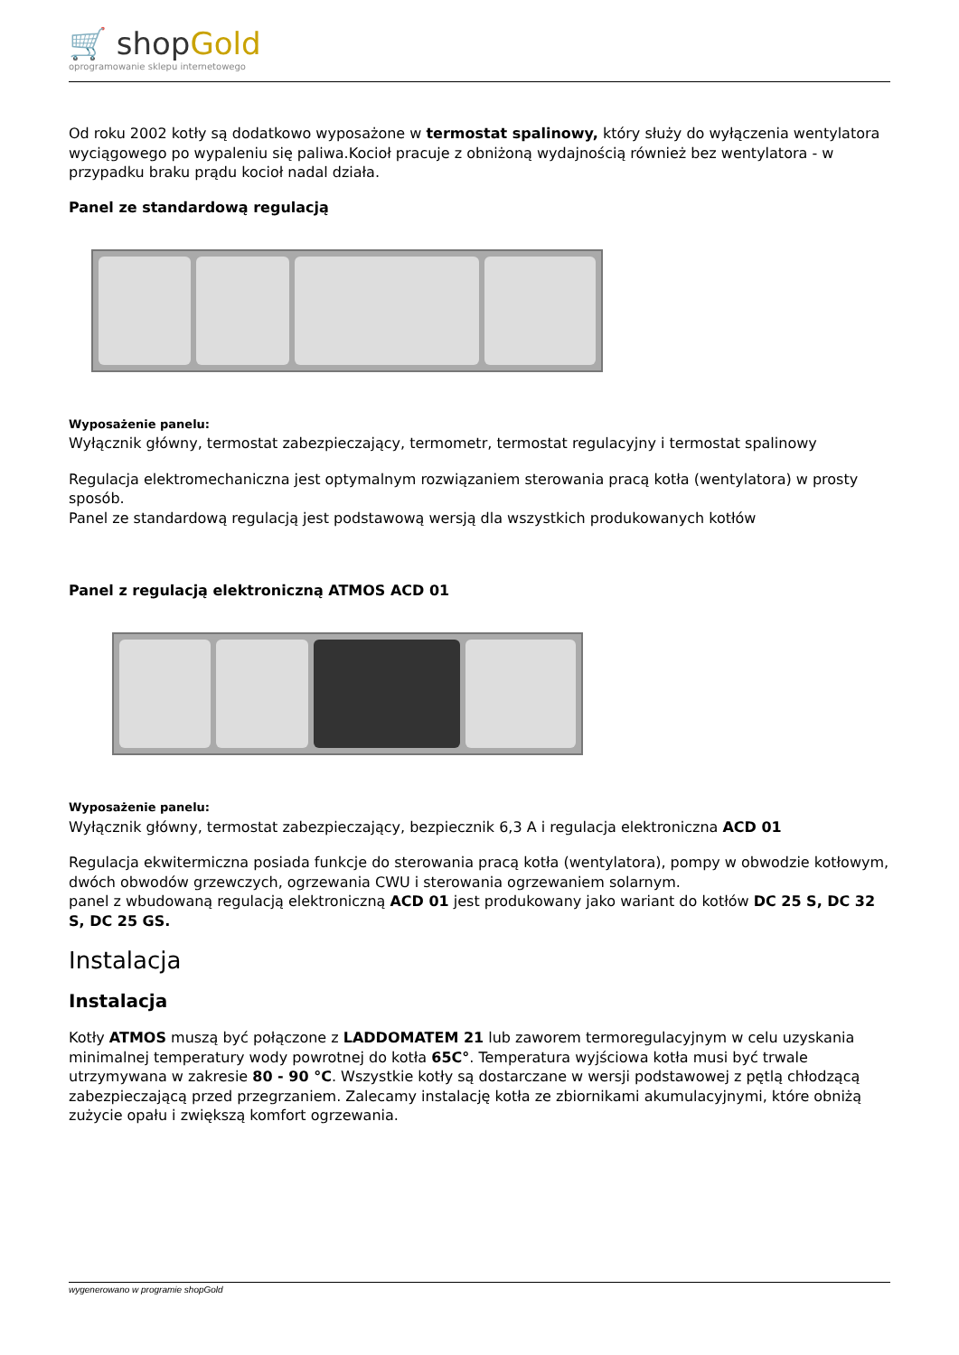🛒 shopGold
oprogramowanie sklepu internetowego
Od roku 2002 kotły są dodatkowo wyposażone w termostat spalinowy, który służy do wyłączenia wentylatora wyciągowego po wypaleniu się paliwa.Kocioł pracuje z obniżoną wydajnością również bez wentylatora - w przypadku braku prądu kocioł nadal działa.
Panel ze standardową regulacją
Wyposażenie panelu:
Wyłącznik główny, termostat zabezpieczający, termometr, termostat regulacyjny i termostat spalinowy
Regulacja elektromechaniczna jest optymalnym rozwiązaniem sterowania pracą kotła (wentylatora) w prosty sposób.
Panel ze standardową regulacją jest podstawową wersją dla wszystkich produkowanych kotłów
Panel z regulacją elektroniczną ATMOS ACD 01
Wyposażenie panelu:
Wyłącznik główny, termostat zabezpieczający, bezpiecznik 6,3 A i regulacja elektroniczna ACD 01
Regulacja ekwitermiczna posiada funkcje do sterowania pracą kotła (wentylatora), pompy w obwodzie kotłowym, dwóch obwodów grzewczych, ogrzewania CWU i sterowania ogrzewaniem solarnym.
panel z wbudowaną regulacją elektroniczną ACD 01 jest produkowany jako wariant do kotłów DC 25 S, DC 32 S, DC 25 GS.
Instalacja
Instalacja
Kotły ATMOS muszą być połączone z LADDOMATEM 21 lub zaworem termoregulacyjnym w celu uzyskania minimalnej temperatury wody powrotnej do kotła 65C°. Temperatura wyjściowa kotła musi być trwale utrzymywana w zakresie 80 - 90 °C. Wszystkie kotły są dostarczane w wersji podstawowej z pętlą chłodzącą zabezpieczającą przed przegrzaniem. Zalecamy instalację kotła ze zbiornikami akumulacyjnymi, które obniżą zużycie opału i zwiększą komfort ogrzewania.
wygenerowano w programie shopGold